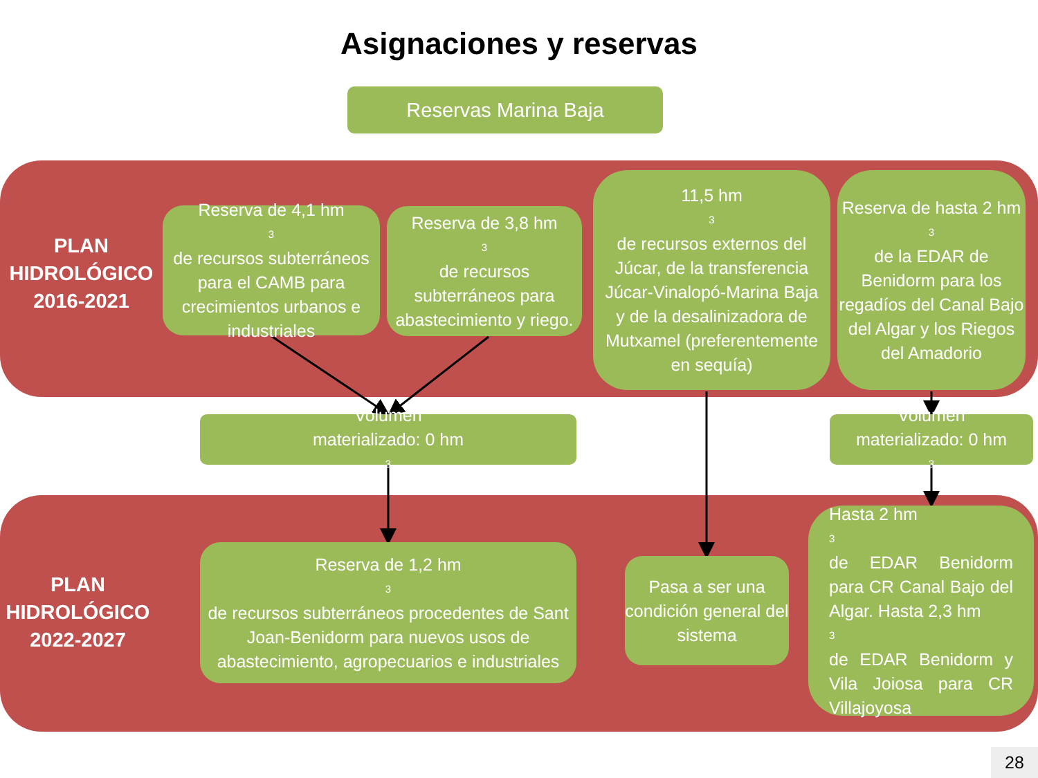Asignaciones y reservas
Reservas Marina Baja
PLAN
HIDROLÓGICO
2016-2021
Reserva de 4,1 hm<sup>3</sup> de recursos subterráneos para el CAMB para crecimientos urbanos e industriales
Reserva de 3,8 hm<sup>3</sup> de recursos subterráneos para abastecimiento y riego.
11,5 hm<sup>3</sup> de recursos externos del Júcar, de la transferencia Júcar-Vinalopó-Marina Baja y de la desalinizadora de Mutxamel (preferentemente en sequía)
Reserva de hasta 2 hm<sup>3</sup> de la EDAR de Benidorm para los regadíos del Canal Bajo del Algar y los Riegos del Amadorio
Volumen
materializado: 0 hm<sup>3</sup>
Volumen
materializado: 0 hm<sup>3</sup>
PLAN
HIDROLÓGICO
2022-2027
Reserva de 1,2 hm<sup>3</sup> de recursos subterráneos procedentes de Sant Joan-Benidorm para nuevos usos de abastecimiento, agropecuarios e industriales
Pasa a ser una condición general del sistema
Hasta 2 hm<sup>3</sup> de EDAR Benidorm para CR Canal Bajo del Algar. Hasta 2,3 hm<sup>3</sup> de EDAR Benidorm y Vila Joiosa para CR Villajoyosa
28